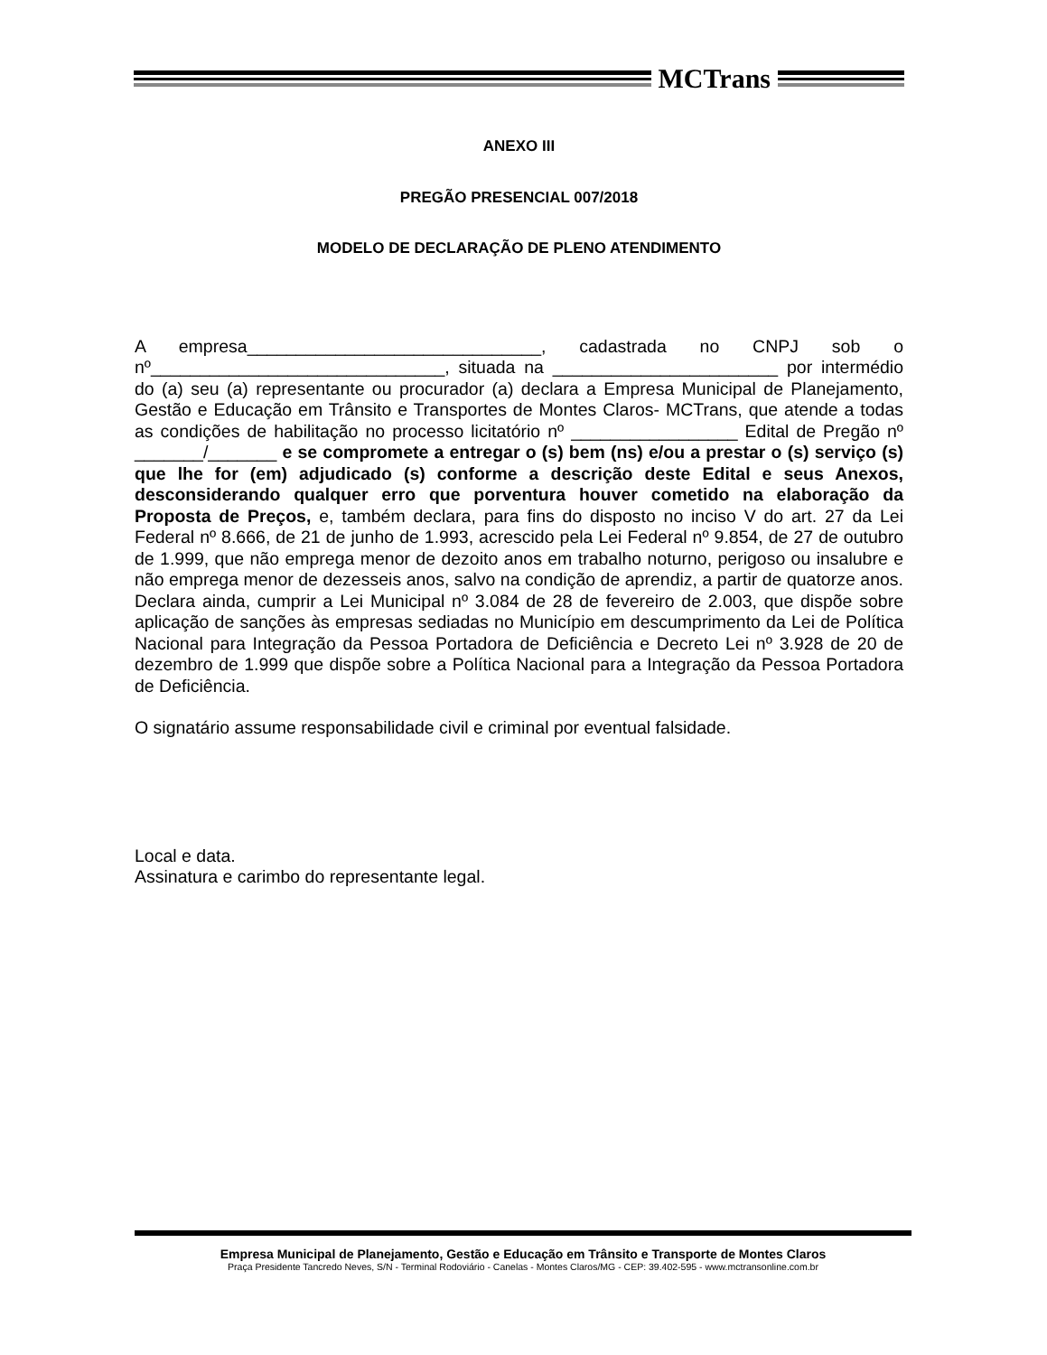MCTrans
ANEXO III
PREGÃO PRESENCIAL 007/2018
MODELO DE DECLARAÇÃO DE PLENO ATENDIMENTO
A empresa______________________________, cadastrada no CNPJ sob o nº______________________________, situada na _______________________ por intermédio do (a) seu (a) representante ou procurador (a) declara a Empresa Municipal de Planejamento, Gestão e Educação em Trânsito e Transportes de Montes Claros- MCTrans, que atende a todas as condições de habilitação no processo licitatório nº _________________ Edital de Pregão nº _______/_______ e se compromete a entregar o (s) bem (ns) e/ou a prestar o (s) serviço (s) que lhe for (em) adjudicado (s) conforme a descrição deste Edital e seus Anexos, desconsiderando qualquer erro que porventura houver cometido na elaboração da Proposta de Preços, e, também declara, para fins do disposto no inciso V do art. 27 da Lei Federal nº 8.666, de 21 de junho de 1.993, acrescido pela Lei Federal nº 9.854, de 27 de outubro de 1.999, que não emprega menor de dezoito anos em trabalho noturno, perigoso ou insalubre e não emprega menor de dezesseis anos, salvo na condição de aprendiz, a partir de quatorze anos. Declara ainda, cumprir a Lei Municipal nº 3.084 de 28 de fevereiro de 2.003, que dispõe sobre aplicação de sanções às empresas sediadas no Município em descumprimento da Lei de Política Nacional para Integração da Pessoa Portadora de Deficiência e Decreto Lei nº 3.928 de 20 de dezembro de 1.999 que dispõe sobre a Política Nacional para a Integração da Pessoa Portadora de Deficiência.
O signatário assume responsabilidade civil e criminal por eventual falsidade.
Local e data.
Assinatura e carimbo do representante legal.
Empresa Municipal de Planejamento, Gestão e Educação em Trânsito e Transporte de Montes Claros
Praça Presidente Tancredo Neves, S/N - Terminal Rodoviário - Canelas - Montes Claros/MG - CEP: 39.402-595 - www.mctransonline.com.br